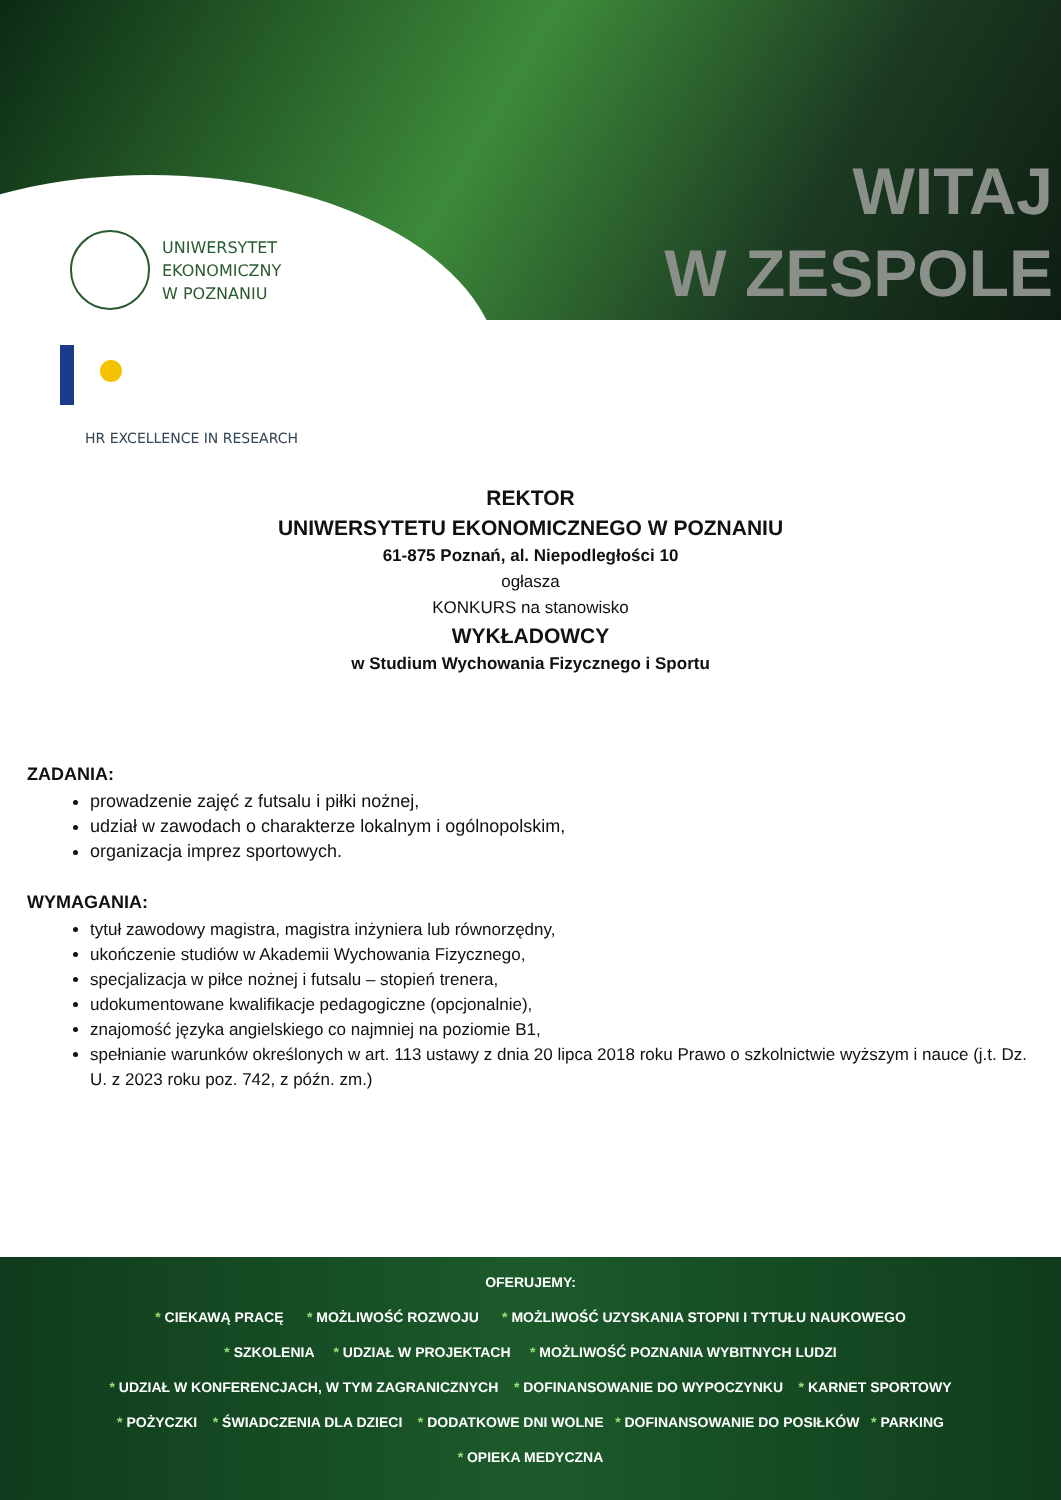UNIWERSYTET
EKONOMICZNY
W POZNANIU
WITAJ
W ZESPOLE
HR EXCELLENCE IN RESEARCH
REKTOR
UNIWERSYTETU EKONOMICZNEGO W POZNANIU
61-875 Poznań, al. Niepodległości 10
ogłasza
KONKURS na stanowisko
WYKŁADOWCY
w Studium Wychowania Fizycznego i Sportu
ZADANIA:
prowadzenie zajęć z futsalu i piłki nożnej,
udział w zawodach o charakterze lokalnym i ogólnopolskim,
organizacja imprez sportowych.
WYMAGANIA:
tytuł zawodowy magistra, magistra inżyniera lub równorzędny,
ukończenie studiów w Akademii Wychowania Fizycznego,
specjalizacja w piłce nożnej i futsalu – stopień trenera,
udokumentowane kwalifikacje pedagogiczne (opcjonalnie),
znajomość języka angielskiego co najmniej na poziomie B1,
spełnianie warunków określonych w art. 113 ustawy z dnia 20 lipca 2018 roku Prawo o szkolnictwie wyższym i nauce (j.t. Dz. U. z 2023 roku poz. 742, z późn. zm.)
OFERUJEMY:
* CIEKAWĄ PRACĘ * MOŻLIWOŚĆ ROZWOJU * MOŻLIWOŚĆ UZYSKANIA STOPNI I TYTUŁU NAUKOWEGO
* SZKOLENIA * UDZIAŁ W PROJEKTACH * MOŻLIWOŚĆ POZNANIA WYBITNYCH LUDZI
* UDZIAŁ W KONFERENCJACH, W TYM ZAGRANICZNYCH * DOFINANSOWANIE DO WYPOCZYNKU * KARNET SPORTOWY
* POŻYCZKI * ŚWIADCZENIA DLA DZIECI * DODATKOWE DNI WOLNE * DOFINANSOWANIE DO POSIŁKÓW * PARKING
* OPIEKA MEDYCZNA